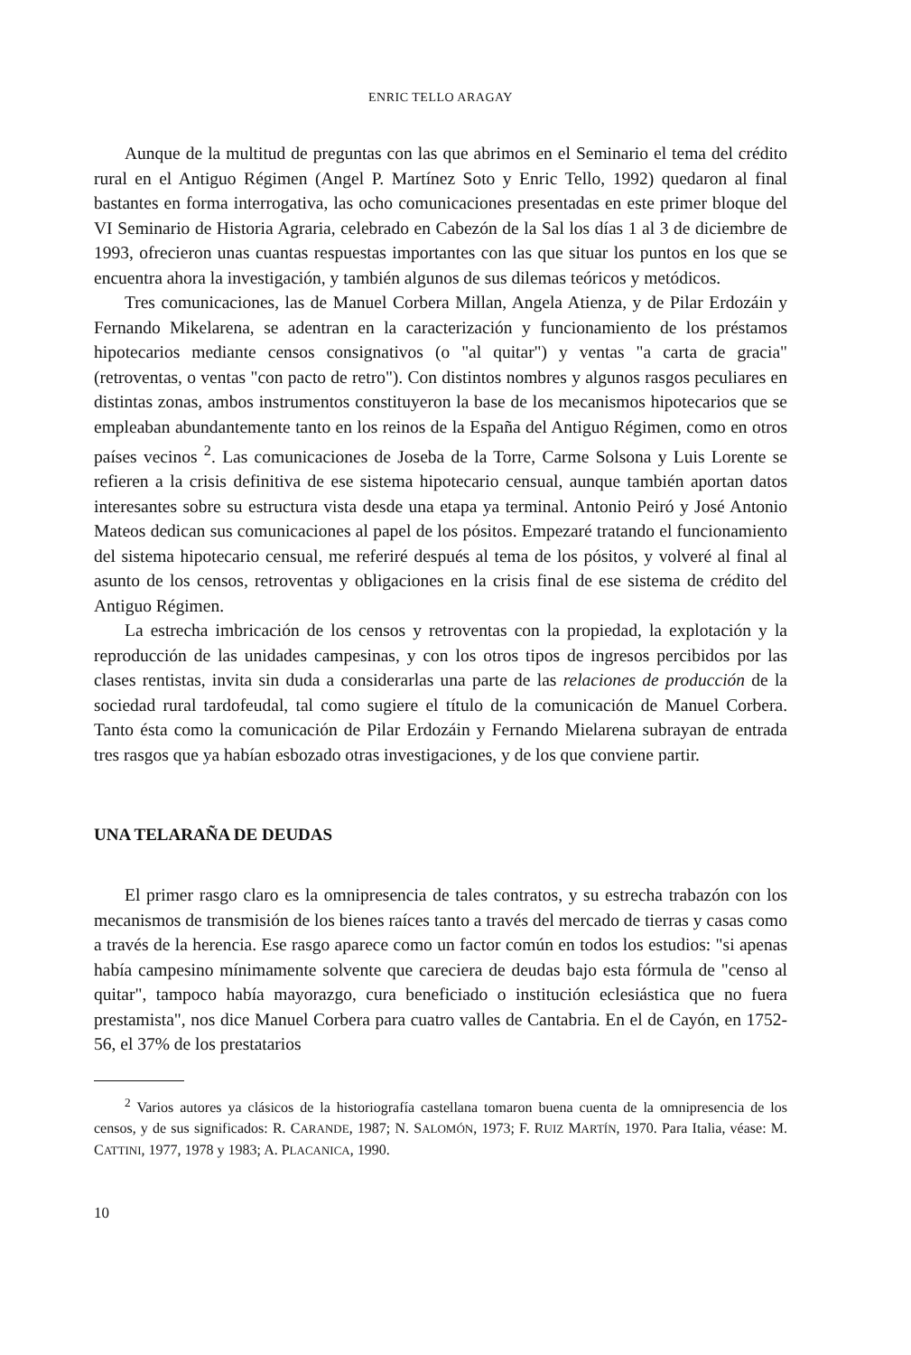ENRIC TELLO ARAGAY
Aunque de la multitud de preguntas con las que abrimos en el Seminario el tema del crédito rural en el Antiguo Régimen (Angel P. Martínez Soto y Enric Tello, 1992) quedaron al final bastantes en forma interrogativa, las ocho comunicaciones presentadas en este primer bloque del VI Seminario de Historia Agraria, celebrado en Cabezón de la Sal los días 1 al 3 de diciembre de 1993, ofrecieron unas cuantas respuestas importantes con las que situar los puntos en los que se encuentra ahora la investigación, y también algunos de sus dilemas teóricos y metódicos.
Tres comunicaciones, las de Manuel Corbera Millan, Angela Atienza, y de Pilar Erdozáin y Fernando Mikelarena, se adentran en la caracterización y funcionamiento de los préstamos hipotecarios mediante censos consignativos (o "al quitar") y ventas "a carta de gracia" (retroventas, o ventas "con pacto de retro"). Con distintos nombres y algunos rasgos peculiares en distintas zonas, ambos instrumentos constituyeron la base de los mecanismos hipotecarios que se empleaban abundantemente tanto en los reinos de la España del Antiguo Régimen, como en otros países vecinos <sup>2</sup>. Las comunicaciones de Joseba de la Torre, Carme Solsona y Luis Lorente se refieren a la crisis definitiva de ese sistema hipotecario censual, aunque también aportan datos interesantes sobre su estructura vista desde una etapa ya terminal. Antonio Peiró y José Antonio Mateos dedican sus comunicaciones al papel de los pósitos. Empezaré tratando el funcionamiento del sistema hipotecario censual, me referiré después al tema de los pósitos, y volveré al final al asunto de los censos, retroventas y obligaciones en la crisis final de ese sistema de crédito del Antiguo Régimen.
La estrecha imbricación de los censos y retroventas con la propiedad, la explotación y la reproducción de las unidades campesinas, y con los otros tipos de ingresos percibidos por las clases rentistas, invita sin duda a considerarlas una parte de las relaciones de producción de la sociedad rural tardofeudal, tal como sugiere el título de la comunicación de Manuel Corbera. Tanto ésta como la comunicación de Pilar Erdozáin y Fernando Mielarena subrayan de entrada tres rasgos que ya habían esbozado otras investigaciones, y de los que conviene partir.
UNA TELARAÑA DE DEUDAS
El primer rasgo claro es la omnipresencia de tales contratos, y su estrecha trabazón con los mecanismos de transmisión de los bienes raíces tanto a través del mercado de tierras y casas como a través de la herencia. Ese rasgo aparece como un factor común en todos los estudios: "si apenas había campesino mínimamente solvente que careciera de deudas bajo esta fórmula de "censo al quitar", tampoco había mayorazgo, cura beneficiado o institución eclesiástica que no fuera prestamista", nos dice Manuel Corbera para cuatro valles de Cantabria. En el de Cayón, en 1752-56, el 37% de los prestatarios
<sup>2</sup> Varios autores ya clásicos de la historiografía castellana tomaron buena cuenta de la omnipresencia de los censos, y de sus significados: R. CARANDE, 1987; N. SALOMÓN, 1973; F. RUIZ MARTÍN, 1970. Para Italia, véase: M. CATTINI, 1977, 1978 y 1983; A. PLACANICA, 1990.
10